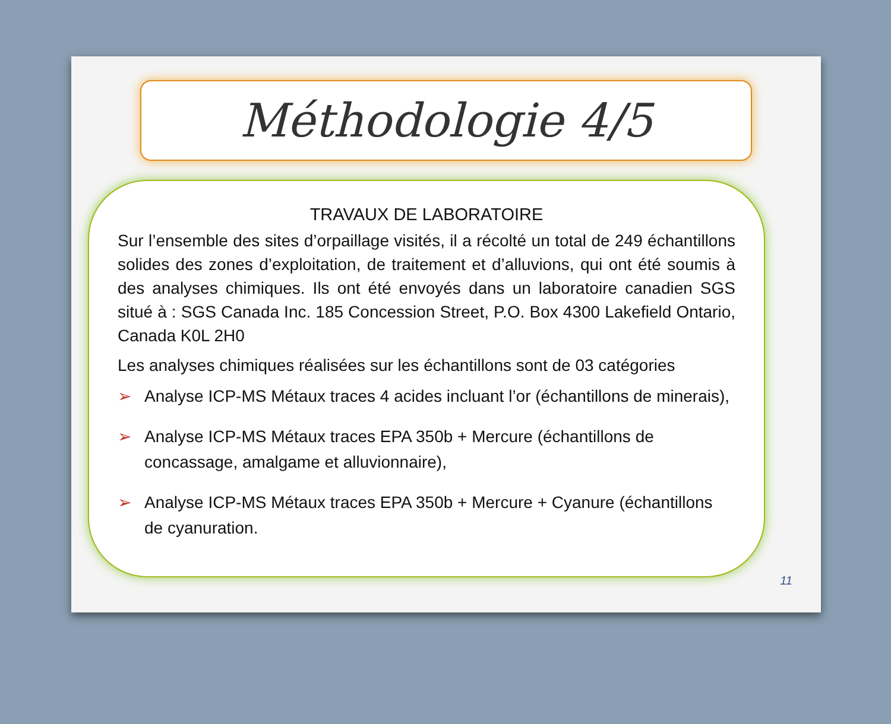Méthodologie 4/5
TRAVAUX DE LABORATOIRE
Sur l’ensemble des sites d’orpaillage visités, il a récolté un total de 249 échantillons solides des zones d’exploitation, de traitement et d’alluvions, qui ont été soumis à des analyses chimiques. Ils ont été envoyés dans un laboratoire canadien SGS situé à : SGS Canada Inc. 185 Concession Street, P.O. Box 4300 Lakefield Ontario, Canada K0L 2H0
Les analyses chimiques réalisées sur les échantillons sont de 03 catégories
➢ Analyse ICP-MS Métaux traces 4 acides incluant l’or (échantillons de minerais),
➢ Analyse ICP-MS Métaux traces EPA 350b + Mercure (échantillons de concassage, amalgame et alluvionnaire),
➢ Analyse ICP-MS Métaux traces EPA 350b + Mercure + Cyanure (échantillons de cyanuration.
11